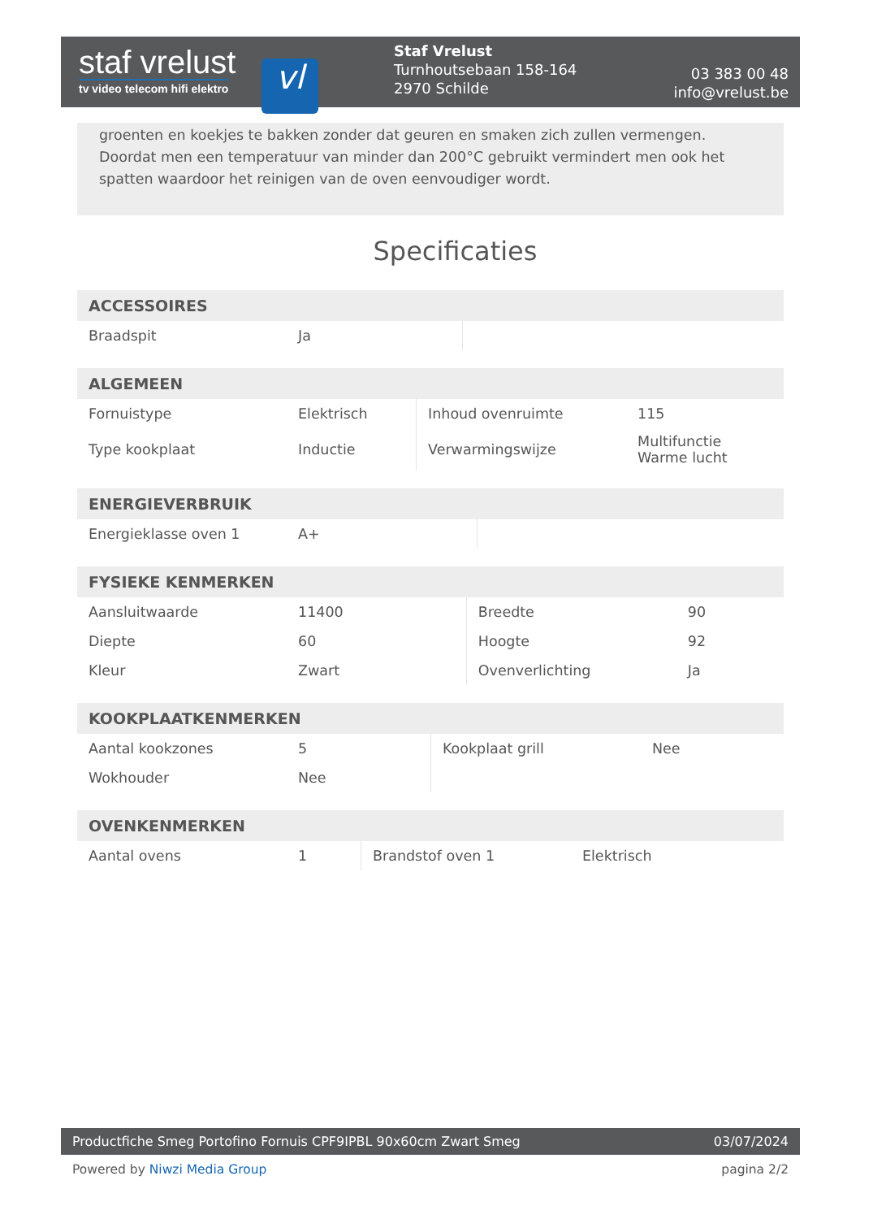staf vrelust
tv video telecom hifi elektro
vl
Staf Vrelust
Turnhoutsebaan 158-164
2970 Schilde
03 383 00 48
info@vrelust.be
groenten en koekjes te bakken zonder dat geuren en smaken zich zullen vermengen. Doordat men een temperatuur van minder dan 200°C gebruikt vermindert men ook het spatten waardoor het reinigen van de oven eenvoudiger wordt.
Specificaties
| ACCESSOIRES | | | |
| --- | --- | --- | --- |
| Braadspit | Ja | | |
| ALGEMEEN | | | |
| --- | --- | --- | --- |
| Fornuistype | Elektrisch | Inhoud ovenruimte | 115 |
| Type kookplaat | Inductie | Verwarmingswijze | Multifunctie Warme lucht |
| ENERGIEVERBRUIK | | | |
| --- | --- | --- | --- |
| Energieklasse oven 1 | A+ | | |
| FYSIEKE KENMERKEN | | | |
| --- | --- | --- | --- |
| Aansluitwaarde | 11400 | Breedte | 90 |
| Diepte | 60 | Hoogte | 92 |
| Kleur | Zwart | Ovenverlichting | Ja |
| KOOKPLAATKENMERKEN | | | |
| --- | --- | --- | --- |
| Aantal kookzones | 5 | Kookplaat grill | Nee |
| Wokhouder | Nee | | |
| OVENKENMERKEN | | | |
| --- | --- | --- | --- |
| Aantal ovens | 1 | Brandstof oven 1 | Elektrisch |
Productfiche Smeg Portofino Fornuis CPF9IPBL 90x60cm Zwart Smeg 03/07/2024
Powered by Niwzi Media Group pagina 2/2